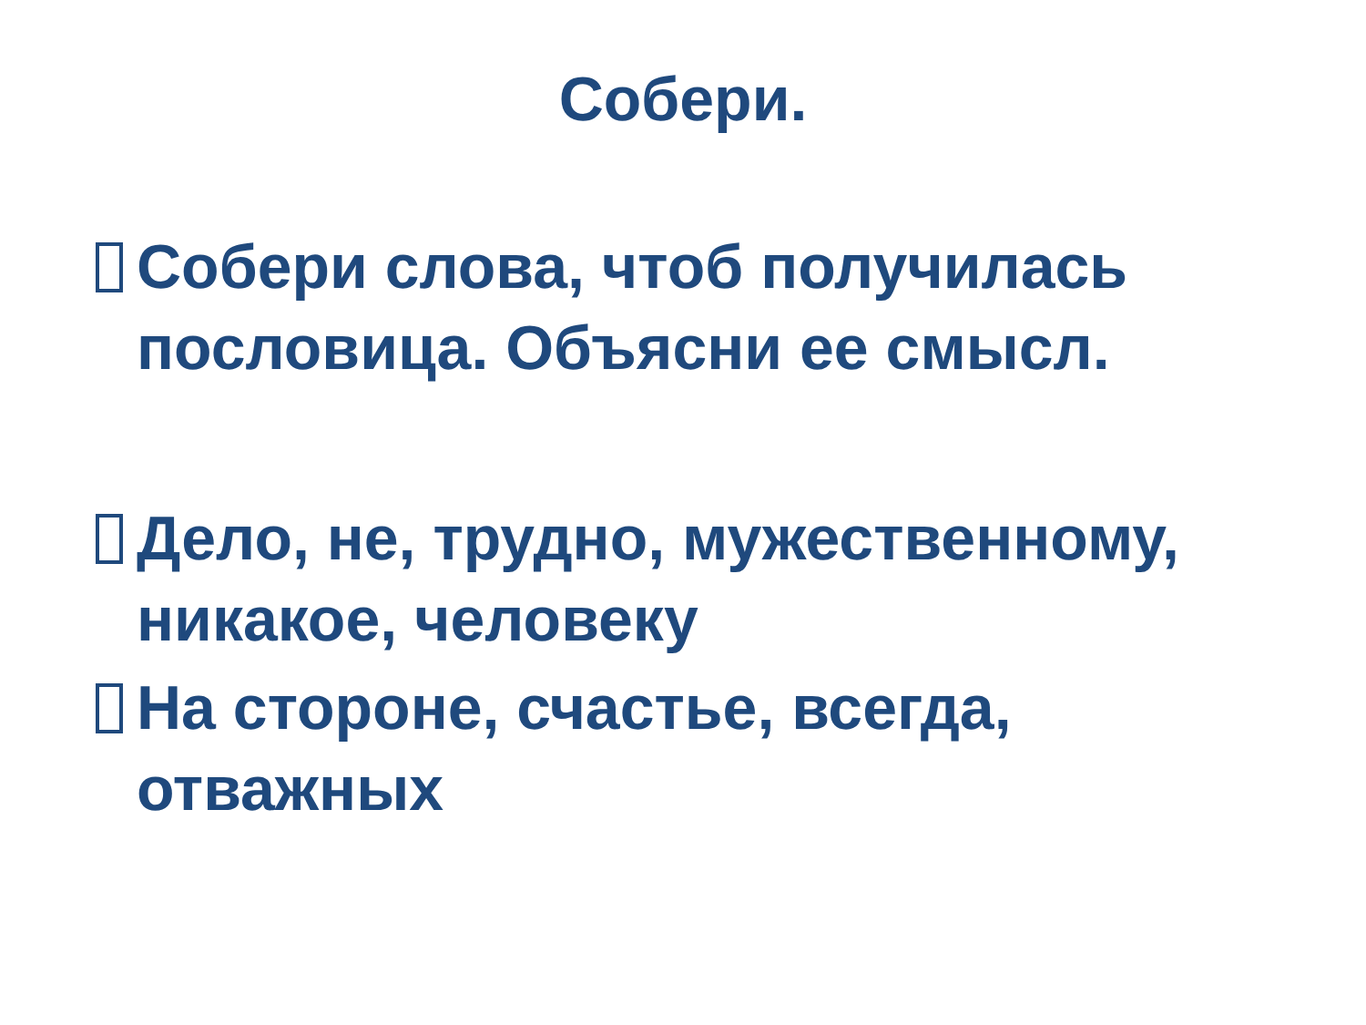Собери.
Собери слова, чтоб получилась пословица. Объясни ее смысл.
Дело, не, трудно, мужественному, никакое, человеку
На стороне, счастье, всегда, отважных